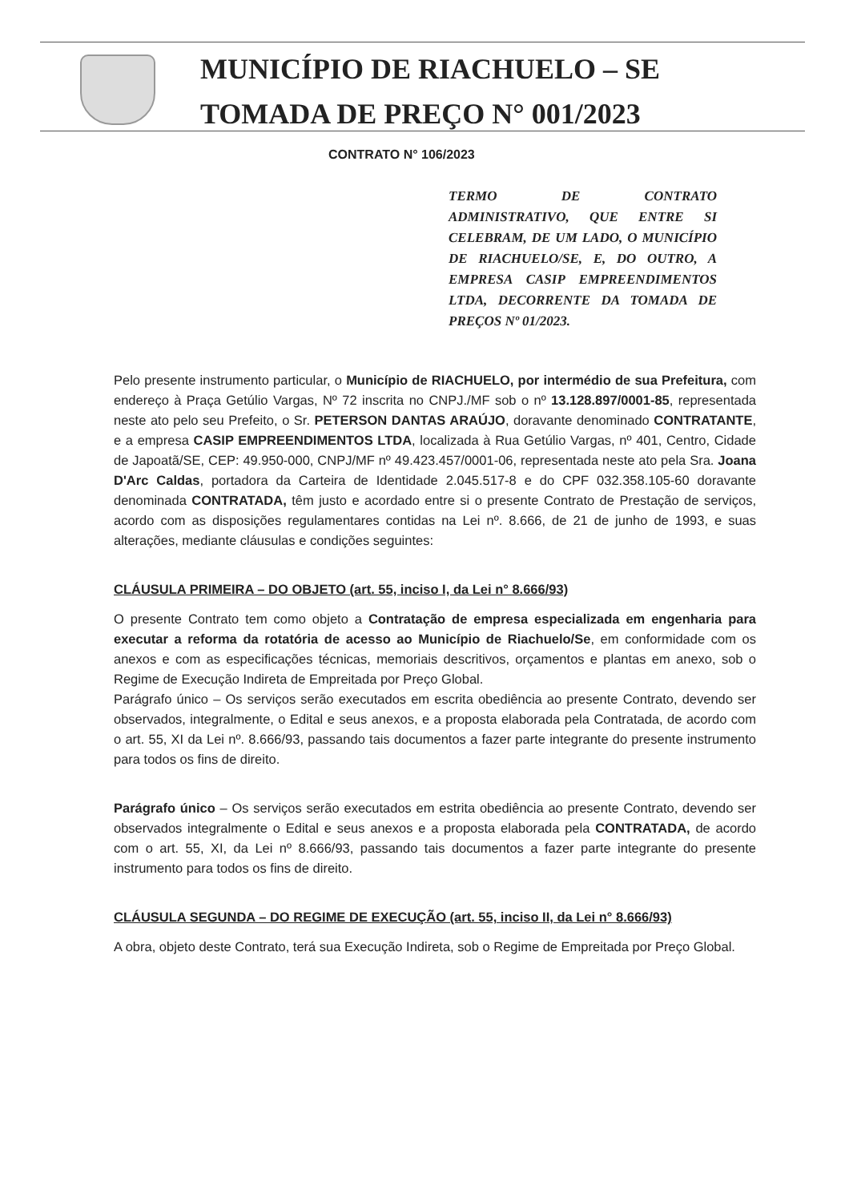MUNICÍPIO DE RIACHUELO – SE
TOMADA DE PREÇO N° 001/2023
CONTRATO N° 106/2023
TERMO DE CONTRATO ADMINISTRATIVO, QUE ENTRE SI CELEBRAM, DE UM LADO, O MUNICÍPIO DE RIACHUELO/SE, E, DO OUTRO, A EMPRESA CASIP EMPREENDIMENTOS LTDA, DECORRENTE DA TOMADA DE PREÇOS Nº 01/2023.
Pelo presente instrumento particular, o Município de RIACHUELO, por intermédio de sua Prefeitura, com endereço à Praça Getúlio Vargas, Nº 72 inscrita no CNPJ./MF sob o nº 13.128.897/0001-85, representada neste ato pelo seu Prefeito, o Sr. PETERSON DANTAS ARAÚJO, doravante denominado CONTRATANTE, e a empresa CASIP EMPREENDIMENTOS LTDA, localizada à Rua Getúlio Vargas, nº 401, Centro, Cidade de Japoatã/SE, CEP: 49.950-000, CNPJ/MF nº 49.423.457/0001-06, representada neste ato pela Sra. Joana D'Arc Caldas, portadora da Carteira de Identidade 2.045.517-8 e do CPF 032.358.105-60 doravante denominada CONTRATADA, têm justo e acordado entre si o presente Contrato de Prestação de serviços, acordo com as disposições regulamentares contidas na Lei nº. 8.666, de 21 de junho de 1993, e suas alterações, mediante cláusulas e condições seguintes:
CLÁUSULA PRIMEIRA – DO OBJETO (art. 55, inciso I, da Lei n° 8.666/93)
O presente Contrato tem como objeto a Contratação de empresa especializada em engenharia para executar a reforma da rotatória de acesso ao Município de Riachuelo/Se, em conformidade com os anexos e com as especificações técnicas, memoriais descritivos, orçamentos e plantas em anexo, sob o Regime de Execução Indireta de Empreitada por Preço Global.
Parágrafo único – Os serviços serão executados em escrita obediência ao presente Contrato, devendo ser observados, integralmente, o Edital e seus anexos, e a proposta elaborada pela Contratada, de acordo com o art. 55, XI da Lei nº. 8.666/93, passando tais documentos a fazer parte integrante do presente instrumento para todos os fins de direito.
Parágrafo único – Os serviços serão executados em estrita obediência ao presente Contrato, devendo ser observados integralmente o Edital e seus anexos e a proposta elaborada pela CONTRATADA, de acordo com o art. 55, XI, da Lei nº 8.666/93, passando tais documentos a fazer parte integrante do presente instrumento para todos os fins de direito.
CLÁUSULA SEGUNDA – DO REGIME DE EXECUÇÃO (art. 55, inciso II, da Lei n° 8.666/93)
A obra, objeto deste Contrato, terá sua Execução Indireta, sob o Regime de Empreitada por Preço Global.